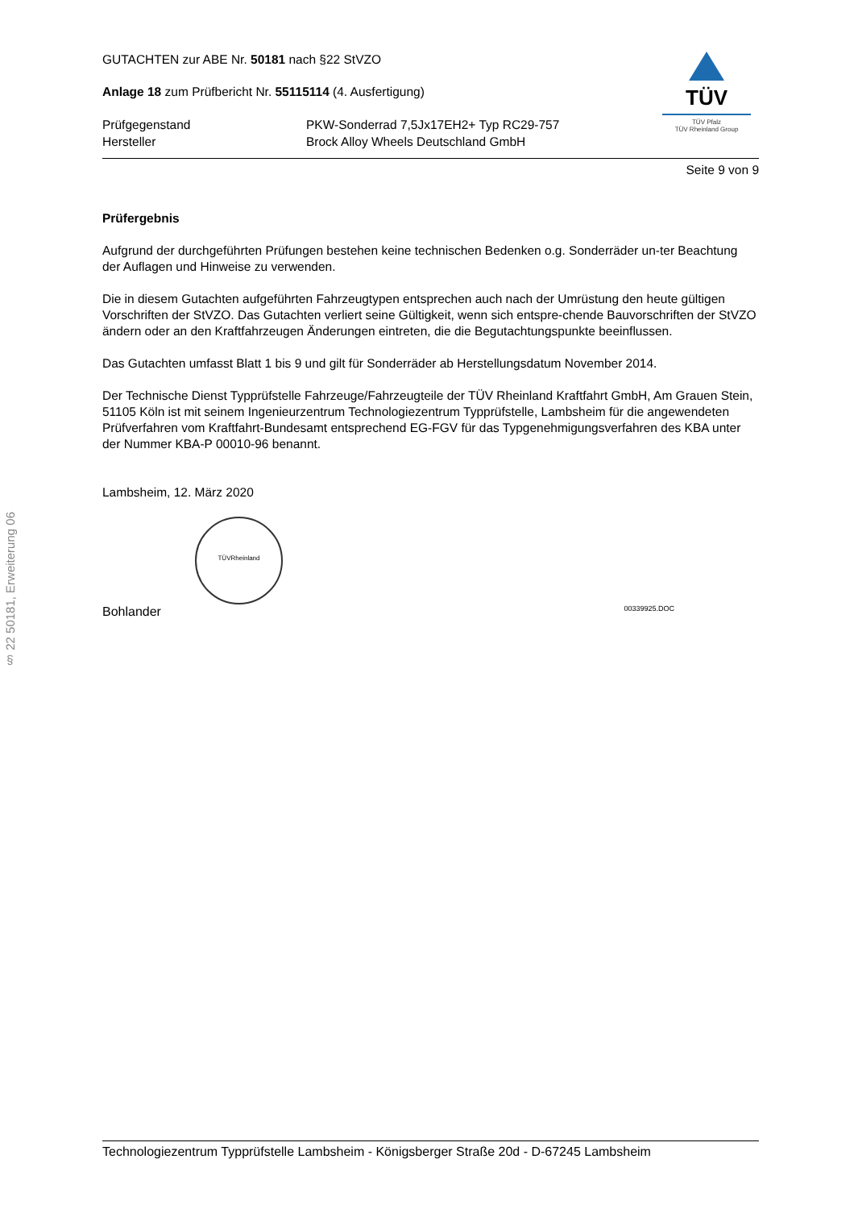§ 22 50181, Erweiterung 06
GUTACHTEN zur ABE Nr. 50181 nach §22 StVZO
Anlage 18 zum Prüfbericht Nr. 55115114 (4. Ausfertigung)
Prüfgegenstand PKW-Sonderrad 7,5Jx17EH2+ Typ RC29-757 Hersteller Brock Alloy Wheels Deutschland GmbH
TÜV
TÜV Pfalz
TÜV Rheinland Group
Seite 9 von 9
Prüfergebnis
Aufgrund der durchgeführten Prüfungen bestehen keine technischen Bedenken o.g. Sonderräder un-ter Beachtung der Auflagen und Hinweise zu verwenden.
Die in diesem Gutachten aufgeführten Fahrzeugtypen entsprechen auch nach der Umrüstung den heute gültigen Vorschriften der StVZO. Das Gutachten verliert seine Gültigkeit, wenn sich entspre-chende Bauvorschriften der StVZO ändern oder an den Kraftfahrzeugen Änderungen eintreten, die die Begutachtungspunkte beeinflussen.
Das Gutachten umfasst Blatt 1 bis 9 und gilt für Sonderräder ab Herstellungsdatum November 2014.
Der Technische Dienst Typprüfstelle Fahrzeuge/Fahrzeugteile der TÜV Rheinland Kraftfahrt GmbH, Am Grauen Stein, 51105 Köln ist mit seinem Ingenieurzentrum Technologiezentrum Typprüfstelle, Lambsheim für die angewendeten Prüfverfahren vom Kraftfahrt-Bundesamt entsprechend EG-FGV für das Typgenehmigungsverfahren des KBA unter der Nummer KBA-P 00010-96 benannt.
Lambsheim, 12. März 2020
TÜVRheinland
Bohlander 00339925.DOC
Technologiezentrum Typprüfstelle Lambsheim - Königsberger Straße 20d - D-67245 Lambsheim